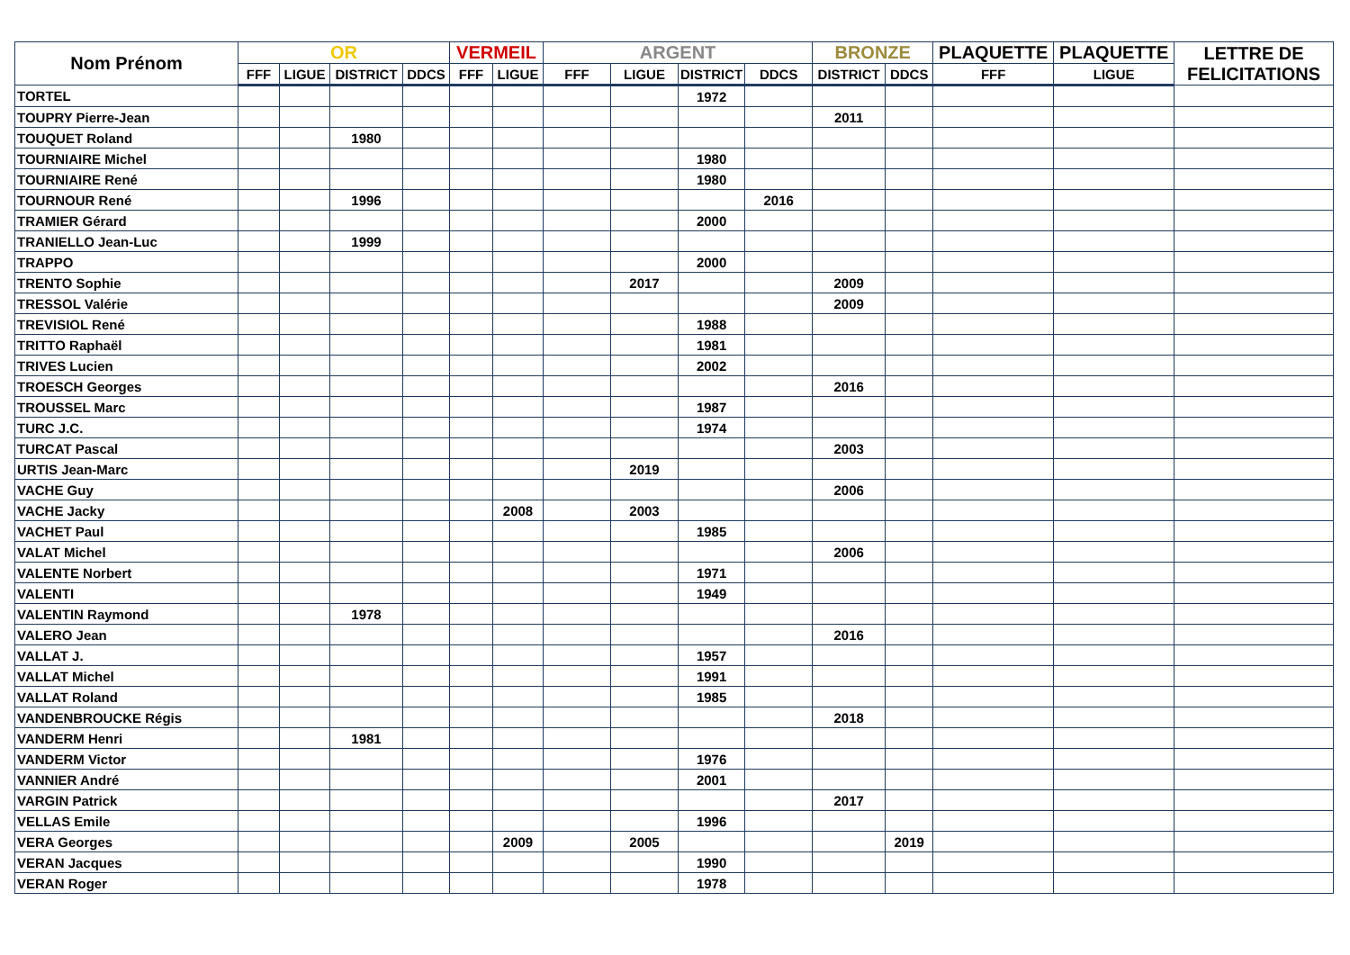| Nom Prénom | OR | | | | VERMEIL | | ARGENT | | | | BRONZE | | PLAQUETTE | PLAQUETTE | LETTRE DE FELICITATIONS |
| --- | --- | --- | --- | --- | --- | --- | --- | --- | --- | --- | --- | --- | --- | --- | --- |
| | FFF | LIGUE | DISTRICT | DDCS | FFF | LIGUE | FFF | LIGUE | DISTRICT | DDCS | DISTRICT | DDCS | FFF | LIGUE | |
| TORTEL | | | | | | | | | 1972 | | | | | | |
| TOUPRY Pierre-Jean | | | | | | | | | | | 2011 | | | | |
| TOUQUET Roland | | | 1980 | | | | | | | | | | | | |
| TOURNIAIRE Michel | | | | | | | | | 1980 | | | | | | |
| TOURNIAIRE René | | | | | | | | | 1980 | | | | | | |
| TOURNOUR René | | | 1996 | | | | | | | 2016 | | | | | |
| TRAMIER Gérard | | | | | | | | | 2000 | | | | | | |
| TRANIELLO Jean-Luc | | | 1999 | | | | | | | | | | | | |
| TRAPPO | | | | | | | | | 2000 | | | | | | |
| TRENTO Sophie | | | | | | | | 2017 | | | 2009 | | | | |
| TRESSOL Valérie | | | | | | | | | | | 2009 | | | | |
| TREVISIOL René | | | | | | | | | 1988 | | | | | | |
| TRITTO Raphaël | | | | | | | | | 1981 | | | | | | |
| TRIVES Lucien | | | | | | | | | 2002 | | | | | | |
| TROESCH Georges | | | | | | | | | | | 2016 | | | | |
| TROUSSEL Marc | | | | | | | | | 1987 | | | | | | |
| TURC J.C. | | | | | | | | | 1974 | | | | | | |
| TURCAT Pascal | | | | | | | | | | | 2003 | | | | |
| URTIS Jean-Marc | | | | | | | | 2019 | | | | | | | |
| VACHE Guy | | | | | | | | | | | 2006 | | | | |
| VACHE Jacky | | | | | | 2008 | | 2003 | | | | | | | |
| VACHET Paul | | | | | | | | | 1985 | | | | | | |
| VALAT Michel | | | | | | | | | | | 2006 | | | | |
| VALENTE Norbert | | | | | | | | | 1971 | | | | | | |
| VALENTI | | | | | | | | | 1949 | | | | | | |
| VALENTIN Raymond | | | 1978 | | | | | | | | | | | | |
| VALERO Jean | | | | | | | | | | | 2016 | | | | |
| VALLAT J. | | | | | | | | | 1957 | | | | | | |
| VALLAT Michel | | | | | | | | | 1991 | | | | | | |
| VALLAT Roland | | | | | | | | | 1985 | | | | | | |
| VANDENBROUCKE Régis | | | | | | | | | | | 2018 | | | | |
| VANDERM Henri | | | 1981 | | | | | | | | | | | | |
| VANDERM Victor | | | | | | | | | 1976 | | | | | | |
| VANNIER André | | | | | | | | | 2001 | | | | | | |
| VARGIN Patrick | | | | | | | | | | | 2017 | | | | |
| VELLAS Emile | | | | | | | | | 1996 | | | | | | |
| VERA Georges | | | | | | 2009 | | 2005 | | | | 2019 | | | |
| VERAN Jacques | | | | | | | | | 1990 | | | | | | |
| VERAN Roger | | | | | | | | | 1978 | | | | | | |